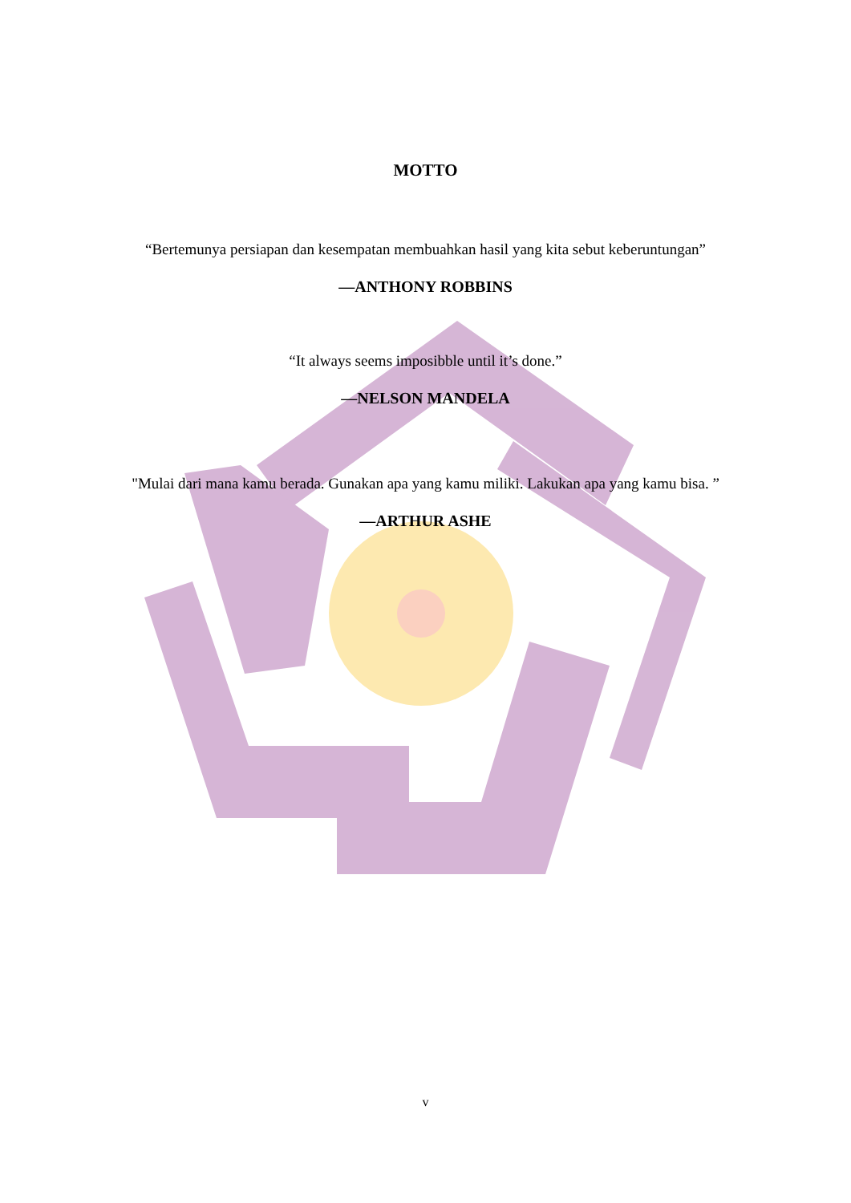MOTTO
“Bertemunya persiapan dan kesempatan membuahkan hasil yang kita sebut keberuntungan”
—ANTHONY ROBBINS
“It always seems imposibble until it’s done.”
—NELSON MANDELA
"Mulai dari mana kamu berada. Gunakan apa yang kamu miliki. Lakukan apa yang kamu bisa. ”
—ARTHUR ASHE
v